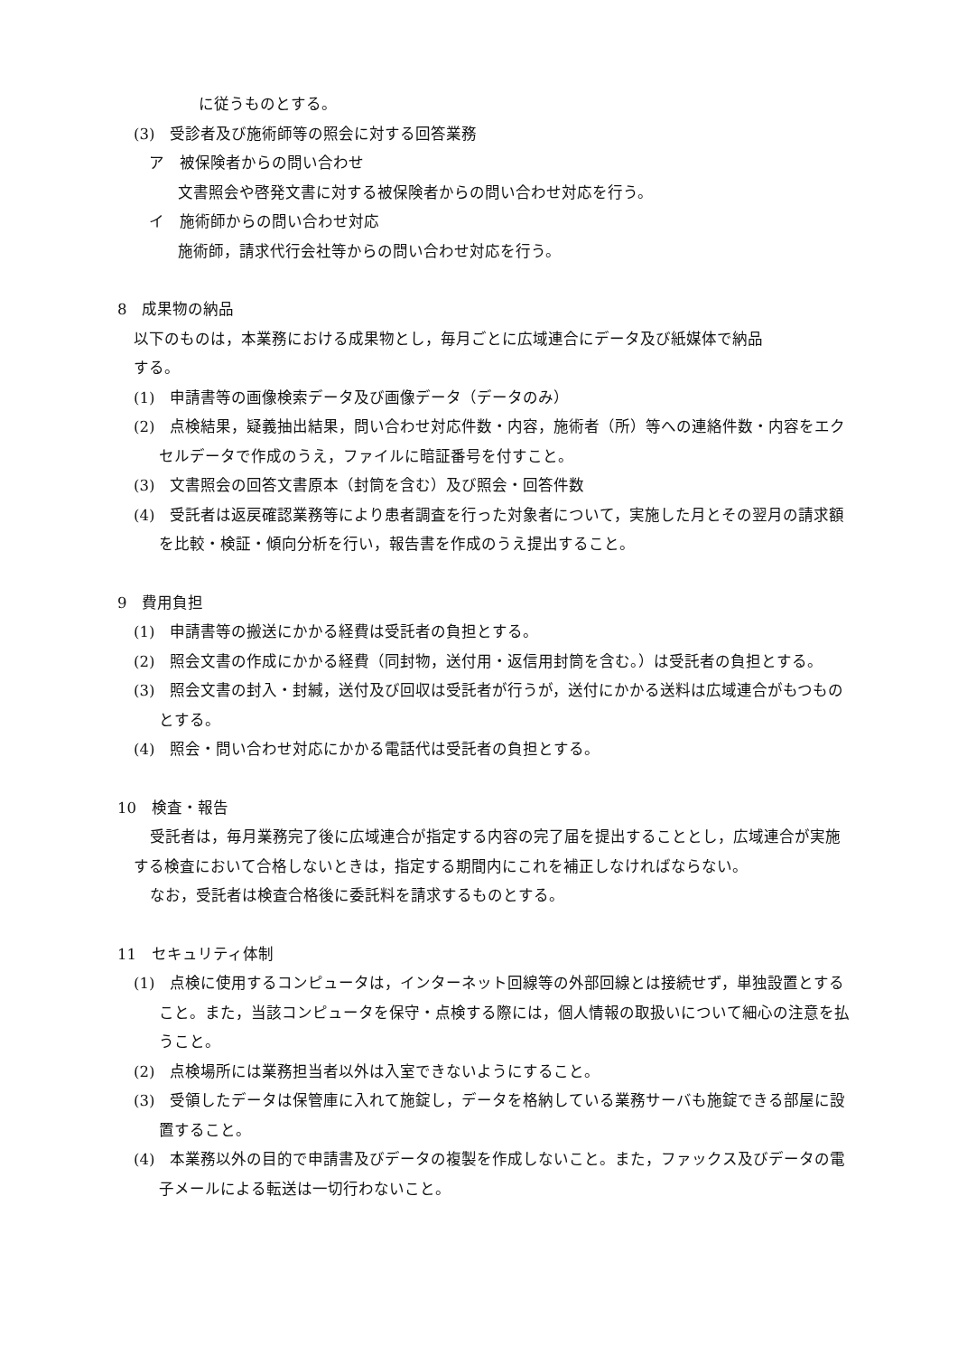に従うものとする。
(3)　受診者及び施術師等の照会に対する回答業務
ア　被保険者からの問い合わせ
文書照会や啓発文書に対する被保険者からの問い合わせ対応を行う。
イ　施術師からの問い合わせ対応
施術師，請求代行会社等からの問い合わせ対応を行う。
8　成果物の納品
以下のものは，本業務における成果物とし，毎月ごとに広域連合にデータ及び紙媒体で納品
する。
(1)　申請書等の画像検索データ及び画像データ（データのみ）
(2)　点検結果，疑義抽出結果，問い合わせ対応件数・内容，施術者（所）等への連絡件数・内容をエクセルデータで作成のうえ，ファイルに暗証番号を付すこと。
(3)　文書照会の回答文書原本（封筒を含む）及び照会・回答件数
(4)　受託者は返戻確認業務等により患者調査を行った対象者について，実施した月とその翌月の請求額を比較・検証・傾向分析を行い，報告書を作成のうえ提出すること。
9　費用負担
(1)　申請書等の搬送にかかる経費は受託者の負担とする。
(2)　照会文書の作成にかかる経費（同封物，送付用・返信用封筒を含む。）は受託者の負担とする。
(3)　照会文書の封入・封緘，送付及び回収は受託者が行うが，送付にかかる送料は広域連合がもつものとする。
(4)　照会・問い合わせ対応にかかる電話代は受託者の負担とする。
10　検査・報告
受託者は，毎月業務完了後に広域連合が指定する内容の完了届を提出することとし，広域連合が実施する検査において合格しないときは，指定する期間内にこれを補正しなければならない。
なお，受託者は検査合格後に委託料を請求するものとする。
11　セキュリティ体制
(1)　点検に使用するコンピュータは，インターネット回線等の外部回線とは接続せず，単独設置とすること。また，当該コンピュータを保守・点検する際には，個人情報の取扱いについて細心の注意を払うこと。
(2)　点検場所には業務担当者以外は入室できないようにすること。
(3)　受領したデータは保管庫に入れて施錠し，データを格納している業務サーバも施錠できる部屋に設置すること。
(4)　本業務以外の目的で申請書及びデータの複製を作成しないこと。また，ファックス及びデータの電子メールによる転送は一切行わないこと。